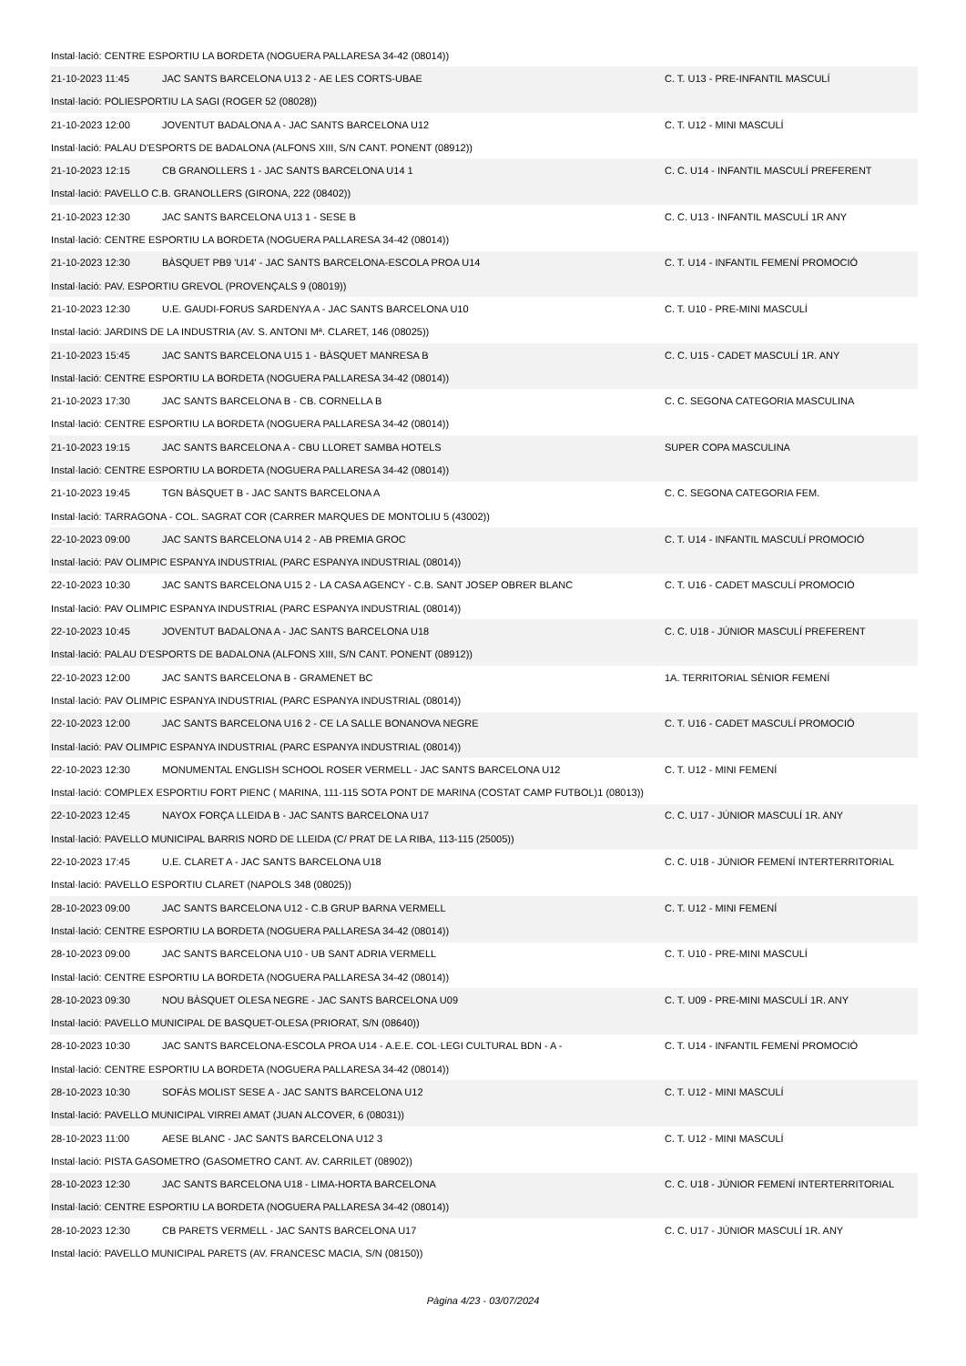| Instal·lació: CENTRE ESPORTIU LA BORDETA (NOGUERA PALLARESA 34-42 (08014)) | | |
| 21-10-2023 11:45 | JAC SANTS BARCELONA U13 2 - AE LES CORTS-UBAE | C. T. U13 - PRE-INFANTIL MASCULÍ |
| Instal·lació: POLIESPORTIU LA SAGI (ROGER 52 (08028)) | | |
| 21-10-2023 12:00 | JOVENTUT BADALONA A - JAC SANTS BARCELONA U12 | C. T. U12 - MINI MASCULÍ |
| Instal·lació: PALAU D'ESPORTS DE BADALONA (ALFONS XIII, S/N CANT. PONENT (08912)) | | |
| 21-10-2023 12:15 | CB GRANOLLERS 1 - JAC SANTS BARCELONA U14 1 | C. C. U14 - INFANTIL MASCULÍ PREFERENT |
| Instal·lació: PAVELLO C.B. GRANOLLERS (GIRONA, 222 (08402)) | | |
| 21-10-2023 12:30 | JAC SANTS BARCELONA U13 1 - SESE B | C. C. U13 - INFANTIL MASCULÍ 1R ANY |
| Instal·lació: CENTRE ESPORTIU LA BORDETA (NOGUERA PALLARESA 34-42 (08014)) | | |
| 21-10-2023 12:30 | BÀSQUET PB9 'U14' - JAC SANTS BARCELONA-ESCOLA PROA U14 | C. T. U14 - INFANTIL FEMENÍ PROMOCIÓ |
| Instal·lació: PAV. ESPORTIU GREVOL (PROVENÇALS 9 (08019)) | | |
| 21-10-2023 12:30 | U.E. GAUDI-FORUS SARDENYA A - JAC SANTS BARCELONA U10 | C. T. U10 - PRE-MINI MASCULÍ |
| Instal·lació: JARDINS DE LA INDUSTRIA (AV. S. ANTONI Mª. CLARET, 146 (08025)) | | |
| 21-10-2023 15:45 | JAC SANTS BARCELONA U15 1 - BÀSQUET MANRESA B | C. C. U15 - CADET MASCULÍ 1R. ANY |
| Instal·lació: CENTRE ESPORTIU LA BORDETA (NOGUERA PALLARESA 34-42 (08014)) | | |
| 21-10-2023 17:30 | JAC SANTS BARCELONA B - CB. CORNELLA B | C. C. SEGONA CATEGORIA MASCULINA |
| Instal·lació: CENTRE ESPORTIU LA BORDETA (NOGUERA PALLARESA 34-42 (08014)) | | |
| 21-10-2023 19:15 | JAC SANTS BARCELONA A - CBU LLORET SAMBA HOTELS | SUPER COPA MASCULINA |
| Instal·lació: CENTRE ESPORTIU LA BORDETA (NOGUERA PALLARESA 34-42 (08014)) | | |
| 21-10-2023 19:45 | TGN BÀSQUET B - JAC SANTS BARCELONA A | C. C. SEGONA CATEGORIA FEM. |
| Instal·lació: TARRAGONA - COL. SAGRAT COR (CARRER MARQUES DE MONTOLIU 5 (43002)) | | |
| 22-10-2023 09:00 | JAC SANTS BARCELONA U14 2 - AB PREMIA GROC | C. T. U14 - INFANTIL MASCULÍ PROMOCIÓ |
| Instal·lació: PAV OLIMPIC ESPANYA INDUSTRIAL (PARC ESPANYA INDUSTRIAL (08014)) | | |
| 22-10-2023 10:30 | JAC SANTS BARCELONA U15 2 - LA CASA AGENCY - C.B. SANT JOSEP OBRER BLANC | C. T. U16 - CADET MASCULÍ PROMOCIÓ |
| Instal·lació: PAV OLIMPIC ESPANYA INDUSTRIAL (PARC ESPANYA INDUSTRIAL (08014)) | | |
| 22-10-2023 10:45 | JOVENTUT BADALONA A - JAC SANTS BARCELONA U18 | C. C. U18 - JÚNIOR MASCULÍ PREFERENT |
| Instal·lació: PALAU D'ESPORTS DE BADALONA (ALFONS XIII, S/N CANT. PONENT (08912)) | | |
| 22-10-2023 12:00 | JAC SANTS BARCELONA B - GRAMENET BC | 1A. TERRITORIAL SÈNIOR FEMENÍ |
| Instal·lació: PAV OLIMPIC ESPANYA INDUSTRIAL (PARC ESPANYA INDUSTRIAL (08014)) | | |
| 22-10-2023 12:00 | JAC SANTS BARCELONA U16 2 - CE LA SALLE BONANOVA NEGRE | C. T. U16 - CADET MASCULÍ PROMOCIÓ |
| Instal·lació: PAV OLIMPIC ESPANYA INDUSTRIAL (PARC ESPANYA INDUSTRIAL (08014)) | | |
| 22-10-2023 12:30 | MONUMENTAL ENGLISH SCHOOL ROSER VERMELL - JAC SANTS BARCELONA U12 | C. T. U12 - MINI FEMENÍ |
| Instal·lació: COMPLEX ESPORTIU FORT PIENC ( MARINA, 111-115 SOTA PONT DE MARINA (COSTAT CAMP FUTBOL)1 (08013)) | | |
| 22-10-2023 12:45 | NAYOX FORÇA LLEIDA B - JAC SANTS BARCELONA U17 | C. C. U17 - JÚNIOR MASCULÍ 1R. ANY |
| Instal·lació: PAVELLO MUNICIPAL BARRIS NORD DE LLEIDA (C/ PRAT DE LA RIBA, 113-115 (25005)) | | |
| 22-10-2023 17:45 | U.E. CLARET A - JAC SANTS BARCELONA U18 | C. C. U18 - JÚNIOR FEMENÍ INTERTERRITORIAL |
| Instal·lació: PAVELLO ESPORTIU CLARET (NAPOLS 348 (08025)) | | |
| 28-10-2023 09:00 | JAC SANTS BARCELONA U12 - C.B GRUP BARNA VERMELL | C. T. U12 - MINI FEMENÍ |
| Instal·lació: CENTRE ESPORTIU LA BORDETA (NOGUERA PALLARESA 34-42 (08014)) | | |
| 28-10-2023 09:00 | JAC SANTS BARCELONA U10 - UB SANT ADRIA VERMELL | C. T. U10 - PRE-MINI MASCULÍ |
| Instal·lació: CENTRE ESPORTIU LA BORDETA (NOGUERA PALLARESA 34-42 (08014)) | | |
| 28-10-2023 09:30 | NOU BÀSQUET OLESA NEGRE - JAC SANTS BARCELONA U09 | C. T. U09 - PRE-MINI MASCULÍ 1R. ANY |
| Instal·lació: PAVELLO MUNICIPAL DE BASQUET-OLESA (PRIORAT, S/N (08640)) | | |
| 28-10-2023 10:30 | JAC SANTS BARCELONA-ESCOLA PROA U14 - A.E.E. COL·LEGI CULTURAL BDN - A - | C. T. U14 - INFANTIL FEMENÍ PROMOCIÓ |
| Instal·lació: CENTRE ESPORTIU LA BORDETA (NOGUERA PALLARESA 34-42 (08014)) | | |
| 28-10-2023 10:30 | SOFÀS MOLIST SESE A - JAC SANTS BARCELONA U12 | C. T. U12 - MINI MASCULÍ |
| Instal·lació: PAVELLO MUNICIPAL VIRREI AMAT (JUAN ALCOVER, 6 (08031)) | | |
| 28-10-2023 11:00 | AESE BLANC - JAC SANTS BARCELONA U12 3 | C. T. U12 - MINI MASCULÍ |
| Instal·lació: PISTA GASOMETRO (GASOMETRO CANT. AV. CARRILET (08902)) | | |
| 28-10-2023 12:30 | JAC SANTS BARCELONA U18 - LIMA-HORTA BARCELONA | C. C. U18 - JÚNIOR FEMENÍ INTERTERRITORIAL |
| Instal·lació: CENTRE ESPORTIU LA BORDETA (NOGUERA PALLARESA 34-42 (08014)) | | |
| 28-10-2023 12:30 | CB PARETS VERMELL - JAC SANTS BARCELONA U17 | C. C. U17 - JÚNIOR MASCULÍ 1R. ANY |
| Instal·lació: PAVELLO MUNICIPAL PARETS (AV. FRANCESC MACIA, S/N (08150)) | | |
Pàgina 4/23 - 03/07/2024